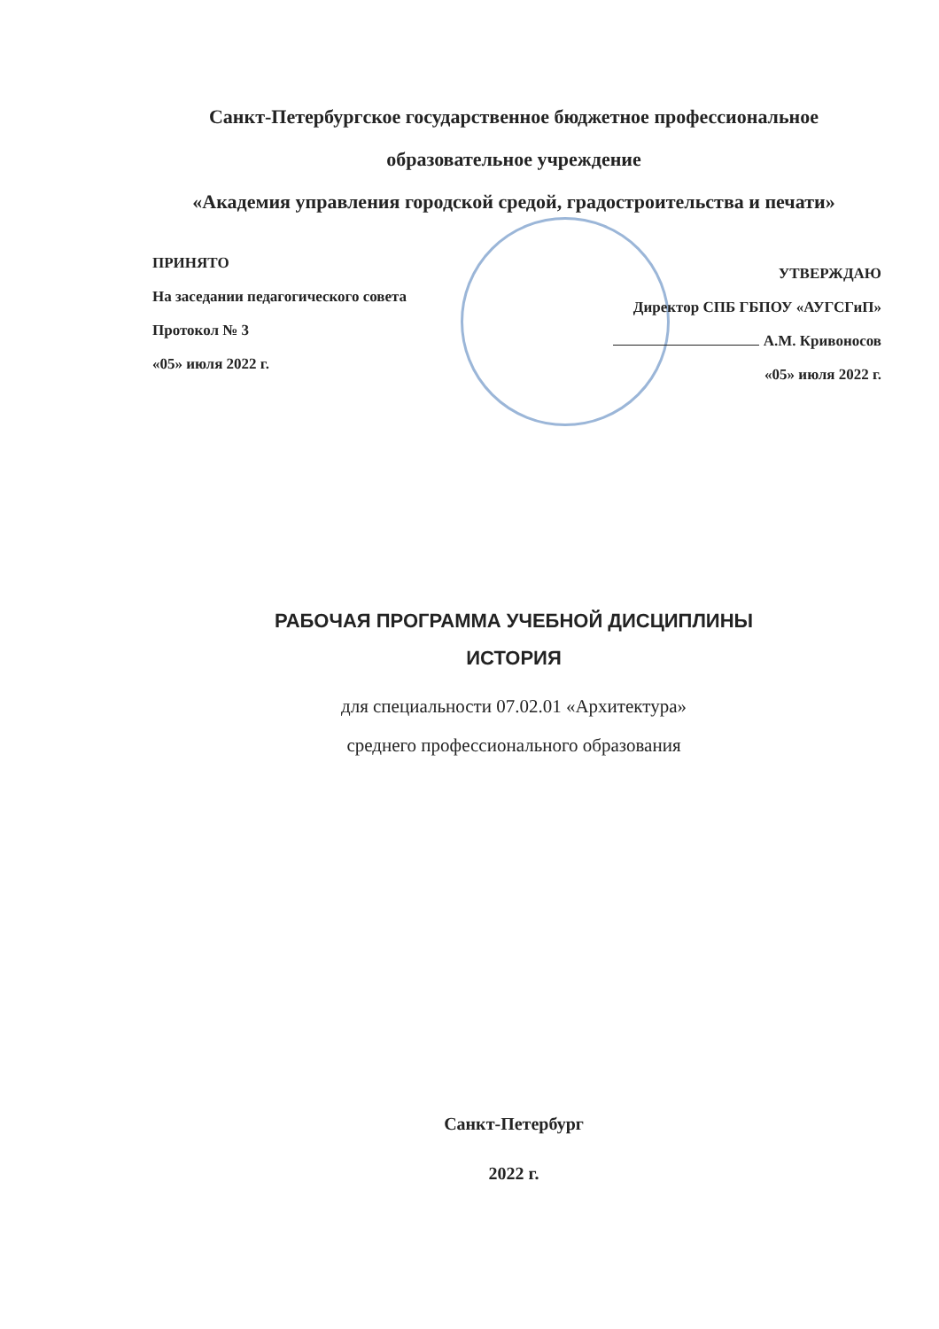Санкт-Петербургское государственное бюджетное профессиональное
образовательное учреждение
«Академия управления городской средой, градостроительства и печати»
ПРИНЯТО
На заседании педагогического совета
Протокол № 3
«05» июля 2022 г.
УТВЕРЖДАЮ
Директор СПБ ГБПОУ «АУГСГиП»
А.М. Кривоносов
«05» июля 2022 г.
РАБОЧАЯ ПРОГРАММА УЧЕБНОЙ ДИСЦИПЛИНЫ
ИСТОРИЯ
для специальности 07.02.01 «Архитектура»
среднего профессионального образования
Санкт-Петербург
2022 г.